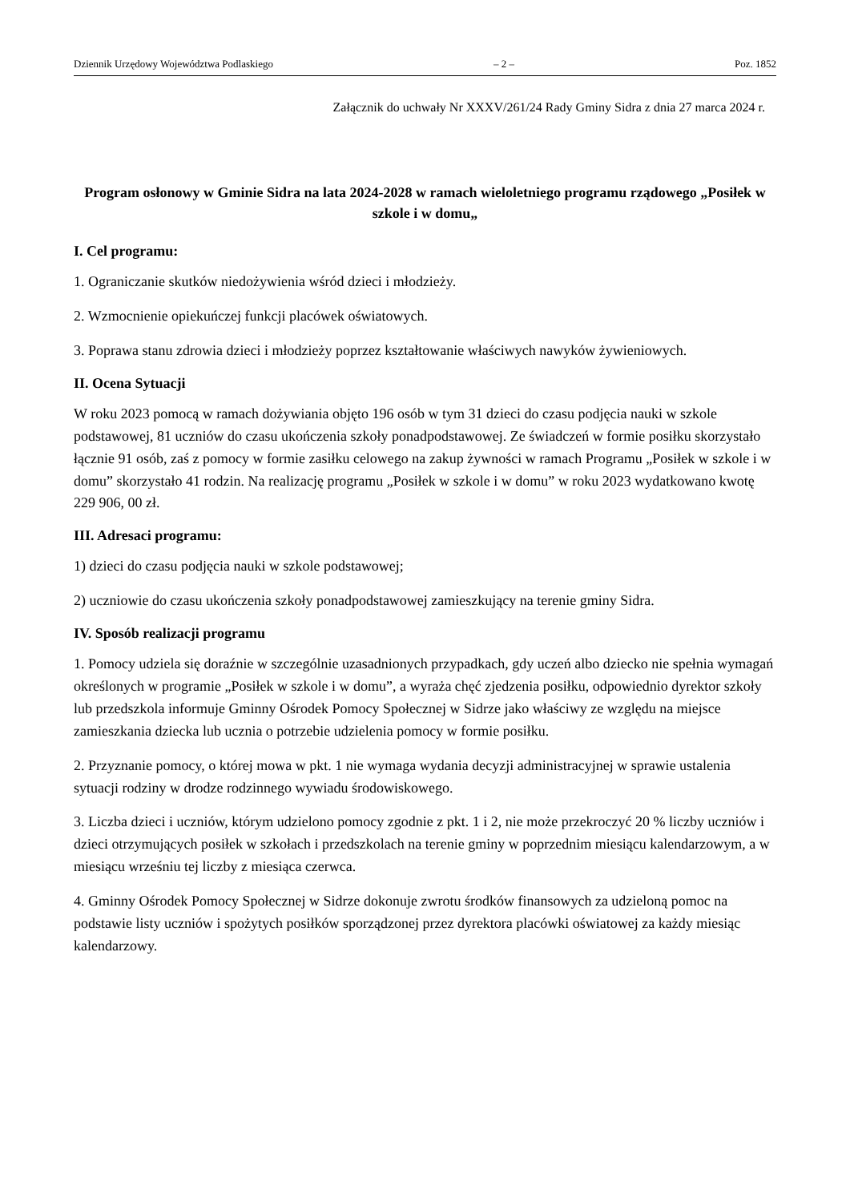Dziennik Urzędowy Województwa Podlaskiego – 2 – Poz. 1852
Załącznik do uchwały Nr XXXV/261/24 Rady Gminy Sidra z dnia 27 marca 2024 r.
Program osłonowy w Gminie Sidra na lata 2024-2028 w ramach wieloletniego programu rządowego „Posiłek w szkole i w domu„
I. Cel programu:
1. Ograniczanie skutków niedożywienia wśród dzieci i młodzieży.
2. Wzmocnienie opiekuńczej funkcji placówek oświatowych.
3. Poprawa stanu zdrowia dzieci i młodzieży poprzez kształtowanie właściwych nawyków żywieniowych.
II. Ocena Sytuacji
W roku 2023 pomocą w ramach dożywiania objęto 196 osób w tym 31 dzieci do czasu podjęcia nauki w szkole podstawowej, 81 uczniów do czasu ukończenia szkoły ponadpodstawowej. Ze świadczeń w formie posiłku skorzystało łącznie 91 osób, zaś z pomocy w formie zasiłku celowego na zakup żywności w ramach Programu „Posiłek w szkole i w domu” skorzystało 41 rodzin. Na realizację programu „Posiłek w szkole i w domu” w roku 2023 wydatkowano kwotę 229 906, 00 zł.
III. Adresaci programu:
1) dzieci do czasu podjęcia nauki w szkole podstawowej;
2) uczniowie do czasu ukończenia szkoły ponadpodstawowej zamieszkujący na terenie gminy Sidra.
IV. Sposób realizacji programu
1. Pomocy udziela się doraźnie w szczególnie uzasadnionych przypadkach, gdy uczeń albo dziecko nie spełnia wymagań określonych w programie „Posiłek w szkole i w domu”, a wyraża chęć zjedzenia posiłku, odpowiednio dyrektor szkoły lub przedszkola informuje Gminny Ośrodek Pomocy Społecznej w Sidrze jako właściwy ze względu na miejsce zamieszkania dziecka lub ucznia o potrzebie udzielenia pomocy w formie posiłku.
2. Przyznanie pomocy, o której mowa w pkt. 1 nie wymaga wydania decyzji administracyjnej w sprawie ustalenia sytuacji rodziny w drodze rodzinnego wywiadu środowiskowego.
3. Liczba dzieci i uczniów, którym udzielono pomocy zgodnie z pkt. 1 i 2, nie może przekroczyć 20 % liczby uczniów i dzieci otrzymujących posiłek w szkołach i przedszkolach na terenie gminy w poprzednim miesiącu kalendarzowym, a w miesiącu wrześniu tej liczby z miesiąca czerwca.
4. Gminny Ośrodek Pomocy Społecznej w Sidrze dokonuje zwrotu środków finansowych za udzieloną pomoc na podstawie listy uczniów i spożytych posiłków sporządzonej przez dyrektora placówki oświatowej za każdy miesiąc kalendarzowy.